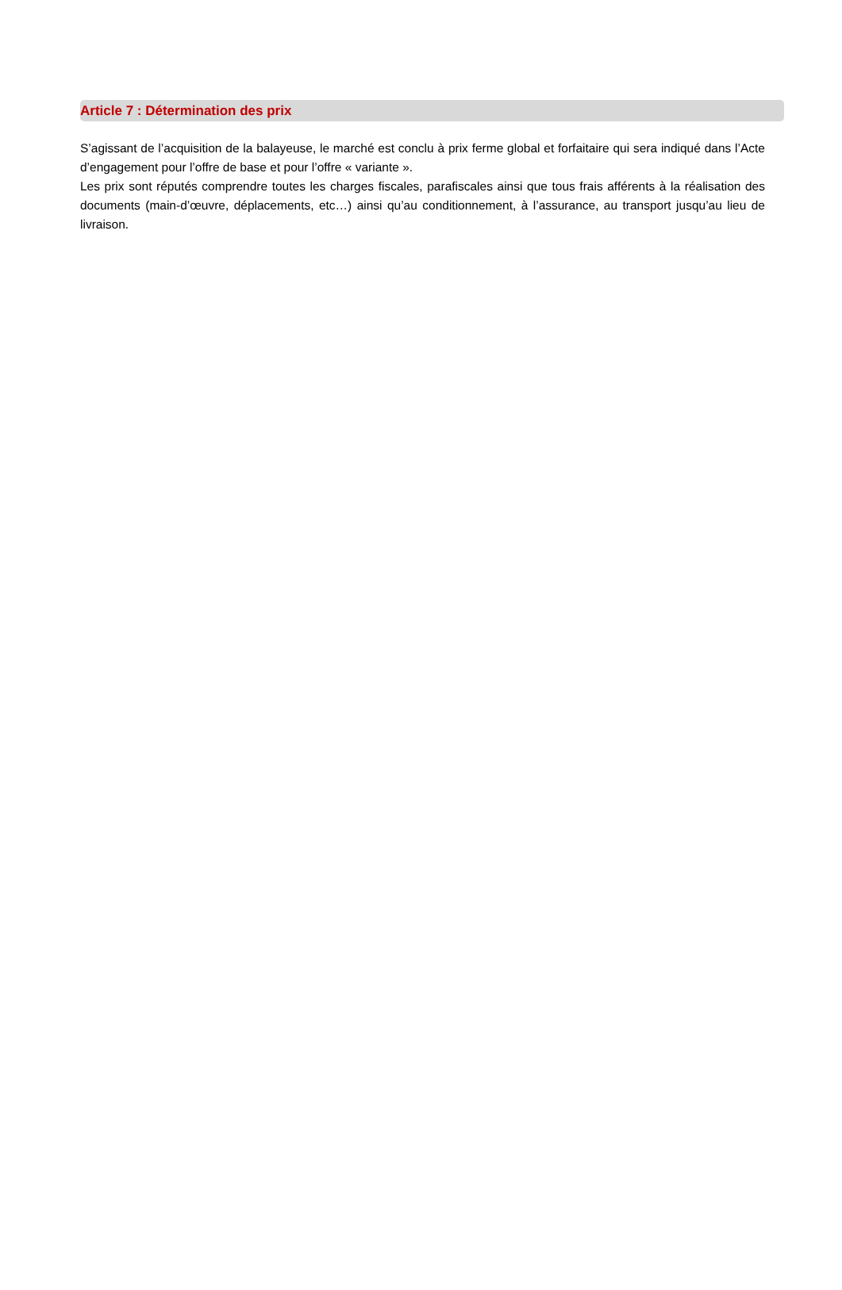Article 7 : Détermination des prix
S’agissant de l’acquisition de la balayeuse, le marché est conclu à prix ferme global et forfaitaire qui sera indiqué dans l’Acte d’engagement pour l’offre de base et pour l’offre « variante ».
Les prix sont réputés comprendre toutes les charges fiscales, parafiscales ainsi que tous frais afférents à la réalisation des documents (main-d’œuvre, déplacements, etc…) ainsi qu’au conditionnement, à l’assurance, au transport jusqu’au lieu de livraison.